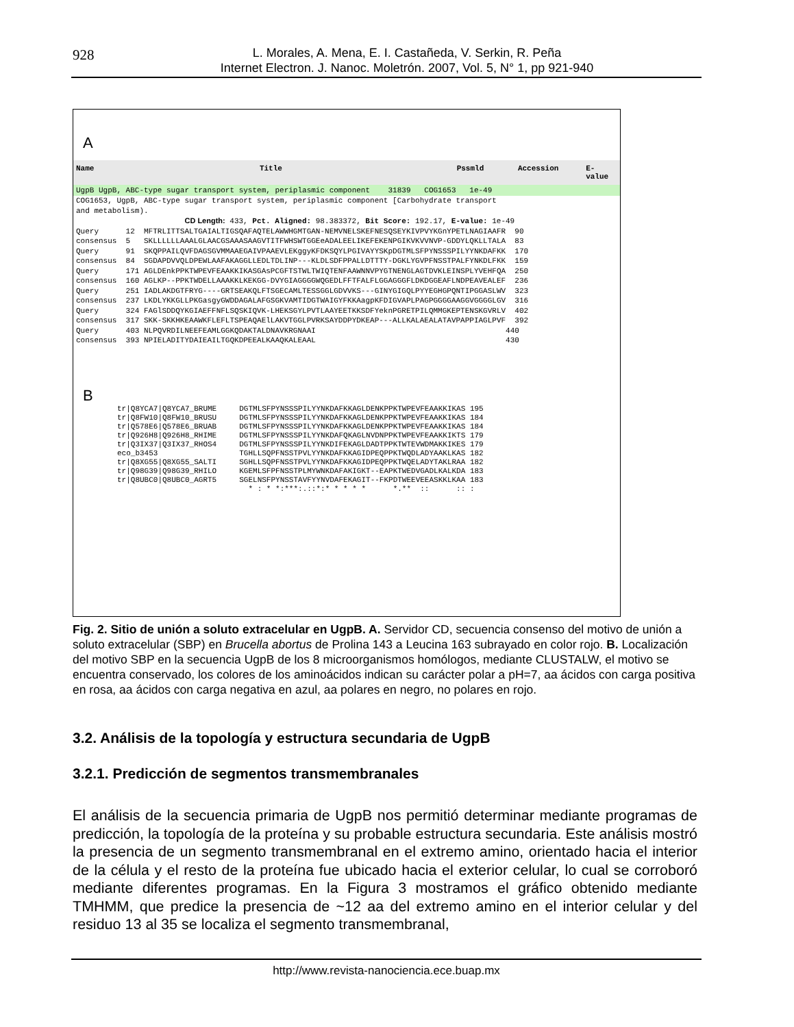928
L. Morales, A. Mena, E. I. Castañeda, V. Serkin, R. Peña
Internet Electron. J. Nanoc. Moletrón. 2007, Vol. 5, N° 1, pp 921-940
A
Name Title Pssmld Accession E-value
UgpB UgpB, ABC-type sugar transport system, periplasmic component 31839 COG1653 1e-49
COG1653, UgpB, ABC-type sugar transport system, periplasmic component [Carbohydrate transport
and metabolism).
                        CD Length: 433, Pct. Aligned: 98.383372, Bit Score: 192.17, E-value: 1e-49
Query      12  MFTRLITTSALTGAIALTIGSQAFAQTELAWWHGMTGAN-NEMVNELSKEFNESQSEYKIVPVYKGnYPETLNAGIAAFR  90
consensus  5   SKLLLLLLAAALGLAACGSAAASAAGVTITFWHSWTGGEeADALEELIKEFEKENPGIKVKVVNVP-GDDYLQKLLTALA  83
Query      91  SKQPPAILQVFDAGSGVMMAAEGAIVPAAEVLEKggyKFDKSQYLPGIVAYYSKpDGTMLSFPYNSSSPILYYNKDAFKK  170
consensus  84  SGDAPDVVQLDPEWLAAFAKAGGLLEDLTDLINP---KLDLSDFPPALLDTTTY-DGKLYGVPFNSSTPALFYNKDLFKK  159
Query      171 AGLDEnkPPKTWPEVFEAAKKIKASGAsPCGFTSTWLTWIQTENFAAWNNVPYGTNENGLAGTDVKLEINSPLYVEHFQA  250
consensus  160 AGLKP--PPKTWDELLAAAKKLKEKGG-DVYGIAGGGGWQGEDLFFTFALFLGGAGGGFLDKDGGEAFLNDPEAVEALEF  236
Query      251 IADLAKDGTFRYG----GRTSEAKQLFTSGECAMLTESSGGLGDVVKS---GINYGIGQLPYYEGHGPQNTIPGGASLWV  323
consensus  237 LKDLYKKGLLPKGasgyGWDDAGALAFGSGKVAMTIDGTWAIGYFKKAagpKFDIGVAPLPAGPGGGGAAGGVGGGGLGV  316
Query      324 FAGlSDDQYKGIAEFFNFLSQSKIQVK-LHEKSGYLPVTLAAYEETKKSDFYeknPGRETPILQMMGKEPTENSKGVRLV  402
consensus  317 SKK-SKKHKEAAWKFLEFLTSPEAQAElLAKVTGGLPVRKSAYDDPYDKEAP---ALLKALAEALATAVPAPPIAGLPVF  392
Query      403 NLPQVRDILNEEFEAMLGGKQDAKTALDNAVKRGNAAI                                          440
consensus  393 NPIELADITYDAIEAILTGQKDPEEALKAAQKALEAAL                                          430
B
tr|Q8YCA7|Q8YCA7_BRUME     DGTMLSFPYNSSSPILYYNKDAFKKAGLDENKPPKTWPEVFEAAKKIKAS 195
tr|Q8FW10|Q8FW10_BRUSU     DGTMLSFPYNSSSPILYYNKDAFKKAGLDENKPPKTWPEVFEAAKKIKAS 184
tr|Q578E6|Q578E6_BRUAB     DGTMLSFPYNSSSPILYYNKDAFKKAGLDENKPPKTWPEVFEAAKKIKAS 184
tr|Q926H8|Q926H8_RHIME     DGTMLSFPYNSSSPILYYNKDAFQKAGLNVDNPPKTWPEVFEAAKKIKTS 179
tr|Q3IX37|Q3IX37_RHOS4     DGTMLSFPYNSSSPILYYNKDIFEKAGLDADTPPKTWTEVWDMAKKIKES 179
eco_b3453                  TGHLLSQPFNSSTPVLYYNKDAFKKAGIDPEQPPKTWQDLADYAAKLKAS 182
tr|Q8XG55|Q8XG55_SALTI     SGHLLSQPFNSSTPVLYYNKDAFKKAGIDPEQPPKTWQELADYTAKLRAA 182
tr|Q98G39|Q98G39_RHILO     KGEMLSFPFNSSTPLMYWNKDAFAKIGKT--EAPKTWEDVGADLKALKDA 183
tr|Q8UBC0|Q8UBC0_AGRT5     SGELNSFPYNSSTAVFYYNVDAFEKAGIT--FKPDTWEEVEEASKKLKAA 183
                             * : * *:***:.::*:* * * * *      *.**  ::      :: :
Fig. 2. Sitio de unión a soluto extracelular en UgpB. A. Servidor CD, secuencia consenso del motivo de unión a soluto extracelular (SBP) en Brucella abortus de Prolina 143 a Leucina 163 subrayado en color rojo. B. Localización del motivo SBP en la secuencia UgpB de los 8 microorganismos homólogos, mediante CLUSTALW, el motivo se encuentra conservado, los colores de los aminoácidos indican su carácter polar a pH=7, aa ácidos con carga positiva en rosa, aa ácidos con carga negativa en azul, aa polares en negro, no polares en rojo.
3.2. Análisis de la topología y estructura secundaria de UgpB
3.2.1. Predicción de segmentos transmembranales
El análisis de la secuencia primaria de UgpB nos permitió determinar mediante programas de predicción, la topología de la proteína y su probable estructura secundaria. Este análisis mostró la presencia de un segmento transmembranal en el extremo amino, orientado hacia el interior de la célula y el resto de la proteína fue ubicado hacia el exterior celular, lo cual se corroboró mediante diferentes programas. En la Figura 3 mostramos el gráfico obtenido mediante TMHMM, que predice la presencia de ~12 aa del extremo amino en el interior celular y del residuo 13 al 35 se localiza el segmento transmembranal,
http://www.revista-nanociencia.ece.buap.mx